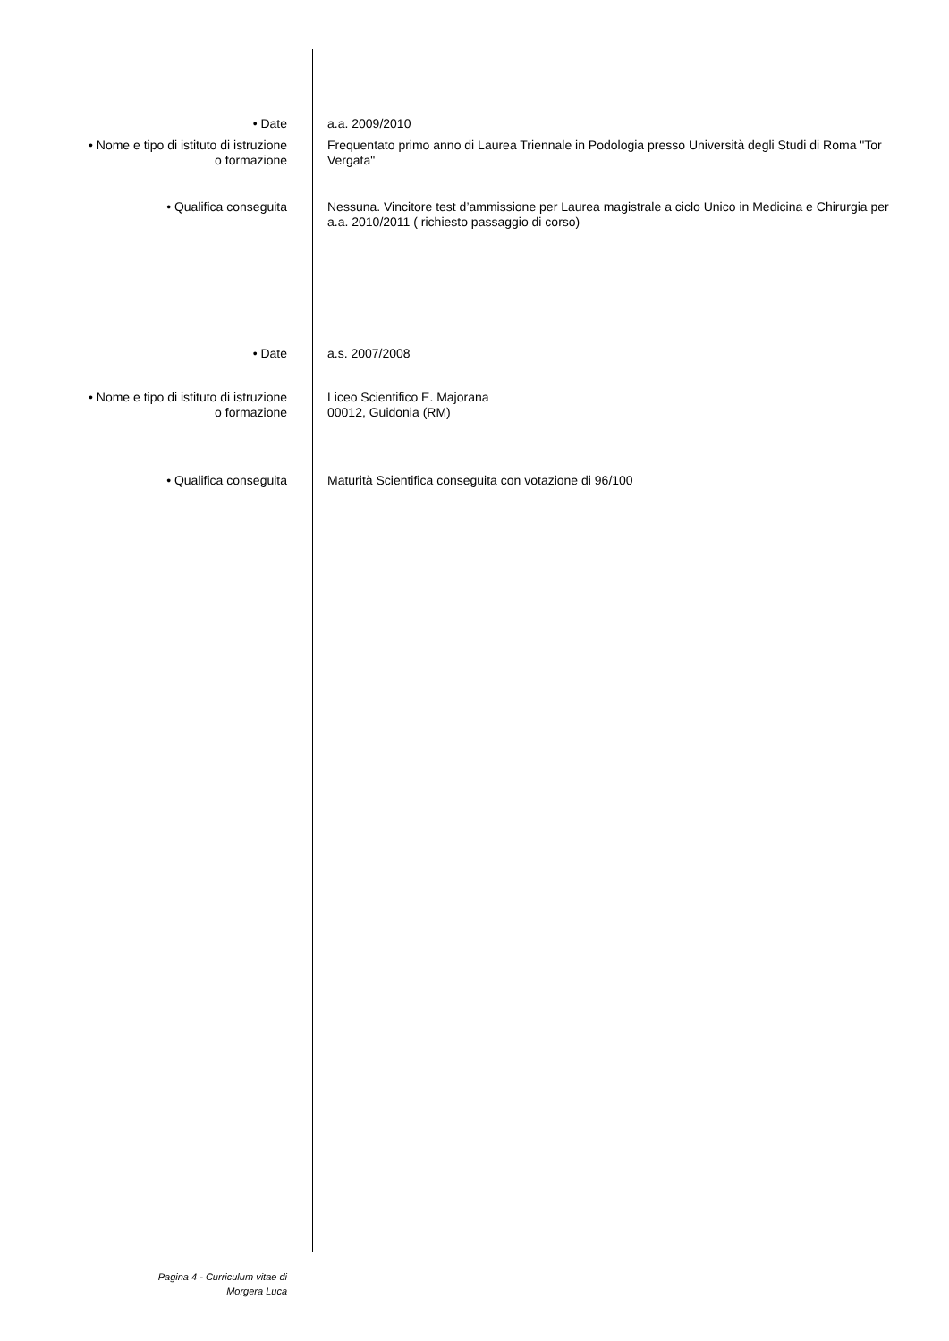• Date a.a. 2009/2010
• Nome e tipo di istituto di istruzione
o formazione
Frequentato primo anno di Laurea Triennale in Podologia presso Università degli Studi di Roma "Tor Vergata"
• Qualifica conseguita Nessuna. Vincitore test d’ammissione per Laurea magistrale a ciclo Unico in Medicina e Chirurgia per a.a. 2010/2011 ( richiesto passaggio di corso)
• Date a.s. 2007/2008
• Nome e tipo di istituto di istruzione
o formazione
Liceo Scientifico E. Majorana
00012, Guidonia (RM)
• Qualifica conseguita Maturità Scientifica conseguita con votazione di 96/100
Pagina 4 - Curriculum vitae di
Morgera Luca